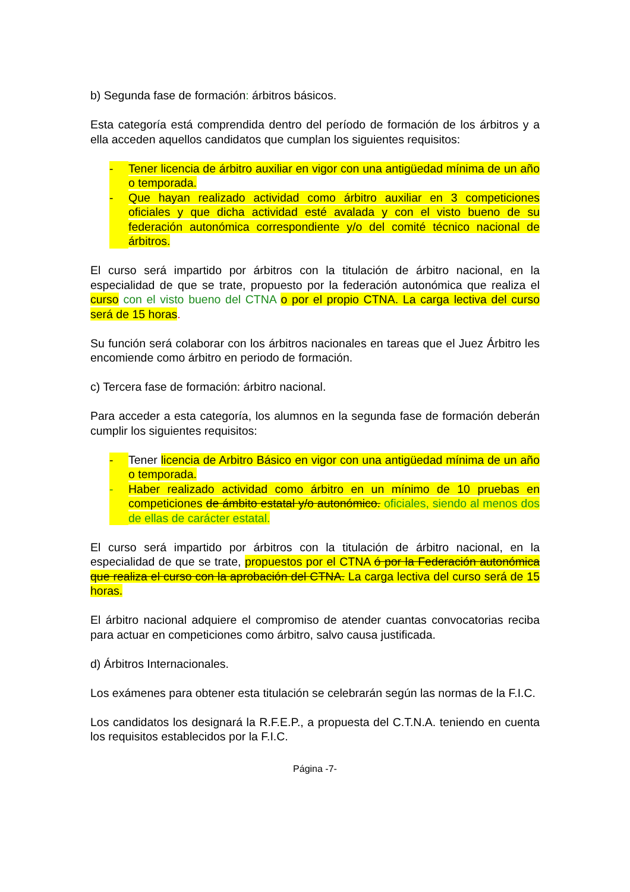b) Segunda fase de formación: árbitros básicos.
Esta categoría está comprendida dentro del período de formación de los árbitros y a ella acceden aquellos candidatos que cumplan los siguientes requisitos:
- Tener licencia de árbitro auxiliar en vigor con una antigüedad mínima de un año o temporada.
- Que hayan realizado actividad como árbitro auxiliar en 3 competiciones oficiales y que dicha actividad esté avalada y con el visto bueno de su federación autonómica correspondiente y/o del comité técnico nacional de árbitros.
El curso será impartido por árbitros con la titulación de árbitro nacional, en la especialidad de que se trate, propuesto por la federación autonómica que realiza el curso con el visto bueno del CTNA o por el propio CTNA. La carga lectiva del curso será de 15 horas.
Su función será colaborar con los árbitros nacionales en tareas que el Juez Árbitro les encomiende como árbitro en periodo de formación.
c) Tercera fase de formación: árbitro nacional.
Para acceder a esta categoría, los alumnos en la segunda fase de formación deberán cumplir los siguientes requisitos:
- Tener licencia de Arbitro Básico en vigor con una antigüedad mínima de un año o temporada.
- Haber realizado actividad como árbitro en un mínimo de 10 pruebas en competiciones de ámbito estatal y/o autonómico. oficiales, siendo al menos dos de ellas de carácter estatal.
El curso será impartido por árbitros con la titulación de árbitro nacional, en la especialidad de que se trate, propuestos por el CTNA ó por la Federación autonómica que realiza el curso con la aprobación del CTNA. La carga lectiva del curso será de 15 horas.
El árbitro nacional adquiere el compromiso de atender cuantas convocatorias reciba para actuar en competiciones como árbitro, salvo causa justificada.
d) Árbitros Internacionales.
Los exámenes para obtener esta titulación se celebrarán según las normas de la F.I.C.
Los candidatos los designará la R.F.E.P., a propuesta del C.T.N.A. teniendo en cuenta los requisitos establecidos por la F.I.C.
Página -7-